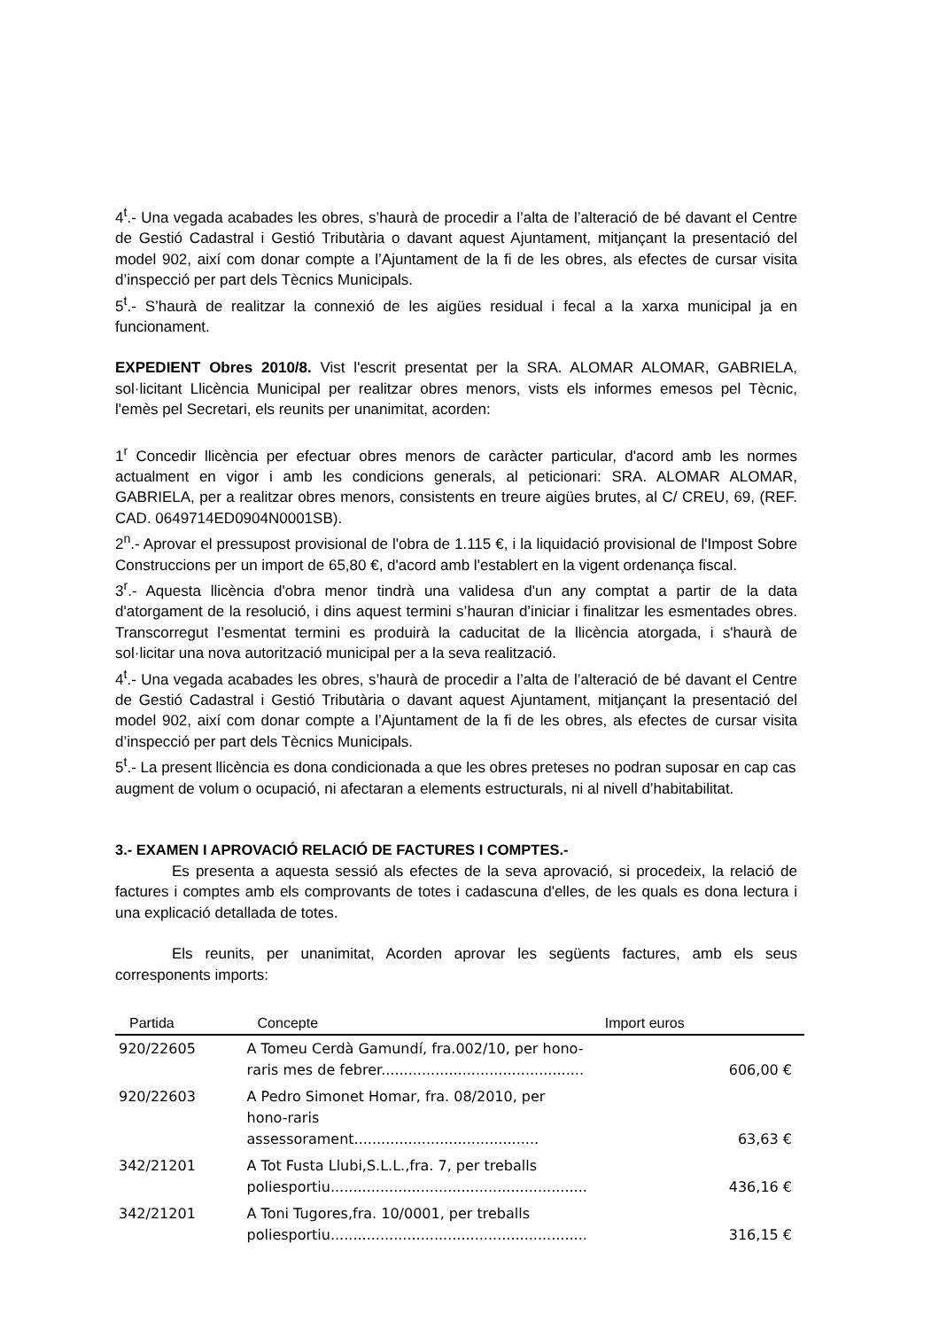4<sup>t</sup>.- Una vegada acabades les obres, s’haurà de procedir a l’alta de l’alteració de bé davant el Centre de Gestió Cadastral i Gestió Tributària o davant aquest Ajuntament, mitjançant la presentació del model 902, així com donar compte a l’Ajuntament de la fi de les obres, als efectes de cursar visita d’inspecció per part dels Tècnics Municipals.
5<sup>t</sup>.- S’haurà de realitzar la connexió de les aigües residual i fecal a la xarxa municipal ja en funcionament.
EXPEDIENT Obres 2010/8. Vist l'escrit presentat per la SRA. ALOMAR ALOMAR, GABRIELA, sol·licitant Llicència Municipal per realitzar obres menors, vists els informes emesos pel Tècnic, l'emès pel Secretari, els reunits per unanimitat, acorden:
1<sup>r</sup> Concedir llicència per efectuar obres menors de caràcter particular, d'acord amb les normes actualment en vigor i amb les condicions generals, al peticionari: SRA. ALOMAR ALOMAR, GABRIELA, per a realitzar obres menors, consistents en treure aigües brutes, al C/ CREU, 69, (REF. CAD. 0649714ED0904N0001SB).
2<sup>n</sup>.- Aprovar el pressupost provisional de l'obra de 1.115 €, i la liquidació provisional de l'Impost Sobre Construccions per un import de 65,80 €, d'acord amb l'establert en la vigent ordenança fiscal.
3<sup>r</sup>.- Aquesta llicència d'obra menor tindrà una validesa d'un any comptat a partir de la data d'atorgament de la resolució, i dins aquest termini s’hauran d’iniciar i finalitzar les esmentades obres. Transcorregut l’esmentat termini es produirà la caducitat de la llicència atorgada, i s'haurà de sol·licitar una nova autorització municipal per a la seva realització.
4<sup>t</sup>.- Una vegada acabades les obres, s’haurà de procedir a l’alta de l’alteració de bé davant el Centre de Gestió Cadastral i Gestió Tributària o davant aquest Ajuntament, mitjançant la presentació del model 902, així com donar compte a l’Ajuntament de la fi de les obres, als efectes de cursar visita d’inspecció per part dels Tècnics Municipals.
5<sup>t</sup>.- La present llicència es dona condicionada a que les obres preteses no podran suposar en cap cas augment de volum o ocupació, ni afectaran a elements estructurals, ni al nivell d’habitabilitat.
3.- EXAMEN I APROVACIÓ RELACIÓ DE FACTURES I COMPTES.-
Es presenta a aquesta sessió als efectes de la seva aprovació, si procedeix, la relació de factures i comptes amb els comprovants de totes i cadascuna d'elles, de les quals es dona lectura i una explicació detallada de totes.
Els reunits, per unanimitat, Acorden aprovar les següents factures, amb els seus corresponents imports:
| Partida | Concepte | Import euros |
| --- | --- | --- |
| 920/22605 | A Tomeu Cerdà Gamundí, fra.002/10, per hono-raris mes de febrer............................................. | 606,00 € |
| 920/22603 | A Pedro Simonet Homar, fra. 08/2010, per hono-raris assessorament......................................... | 63,63 € |
| 342/21201 | A Tot Fusta Llubi,S.L.L.,fra. 7, per treballs poliesportiu......................................................... | 436,16 € |
| 342/21201 | A Toni Tugores,fra. 10/0001, per treballs poliesportiu......................................................... | 316,15 € |